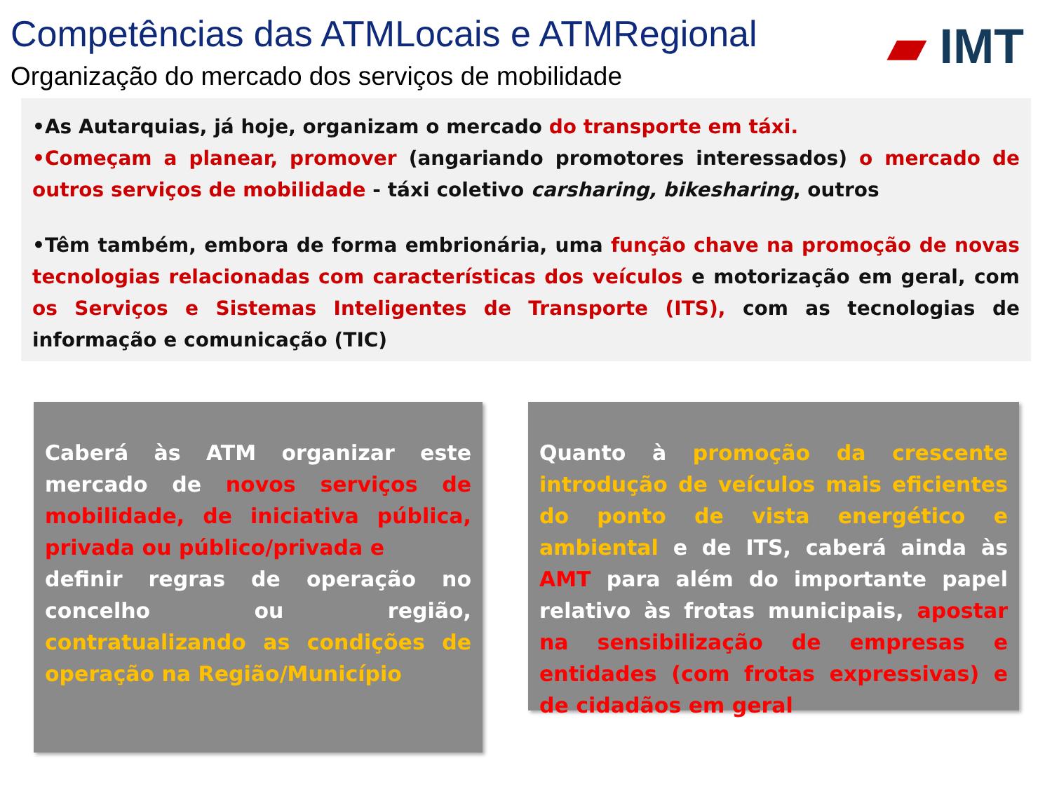Competências das ATMLocais e ATMRegional
Organização do mercado dos serviços de mobilidade
▰ IMT
•As Autarquias, já hoje, organizam o mercado do transporte em táxi.
•Começam a planear, promover (angariando promotores interessados) o mercado de outros serviços de mobilidade - táxi coletivo carsharing, bikesharing, outros
•Têm também, embora de forma embrionária, uma função chave na promoção de novas tecnologias relacionadas com características dos veículos e motorização em geral, com os Serviços e Sistemas Inteligentes de Transporte (ITS), com as tecnologias de informação e comunicação (TIC)
Caberá às ATM organizar este mercado de novos serviços de mobilidade, de iniciativa pública, privada ou público/privada e
definir regras de operação no concelho ou região, contratualizando as condições de operação na Região/Município
Quanto à promoção da crescente introdução de veículos mais eficientes do ponto de vista energético e ambiental e de ITS, caberá ainda às AMT para além do importante papel relativo às frotas municipais, apostar na sensibilização de empresas e entidades (com frotas expressivas) e de cidadãos em geral